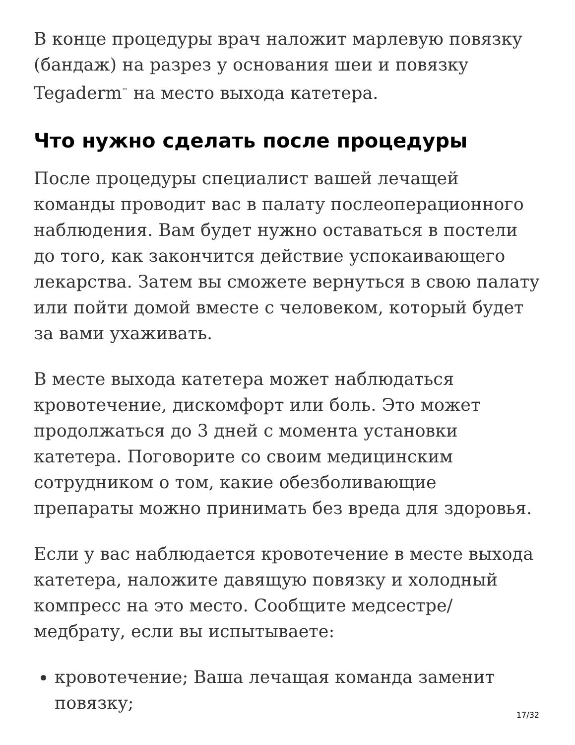В конце процедуры врач наложит марлевую повязку (бандаж) на разрез у основания шеи и повязку Tegaderm<sup>™</sup> на место выхода катетера.
Что нужно сделать после процедуры
После процедуры специалист вашей лечащей команды проводит вас в палату послеоперационного наблюдения. Вам будет нужно оставаться в постели до того, как закончится действие успокаивающего лекарства. Затем вы сможете вернуться в свою палату или пойти домой вместе с человеком, который будет за вами ухаживать.
В месте выхода катетера может наблюдаться кровотечение, дискомфорт или боль. Это может продолжаться до 3 дней с момента установки катетера. Поговорите со своим медицинским сотрудником о том, какие обезболивающие препараты можно принимать без вреда для здоровья.
Если у вас наблюдается кровотечение в месте выхода катетера, наложите давящую повязку и холодный компресс на это место. Сообщите медсестре/медбрату, если вы испытываете:
кровотечение; Ваша лечащая команда заменит повязку;
17/32